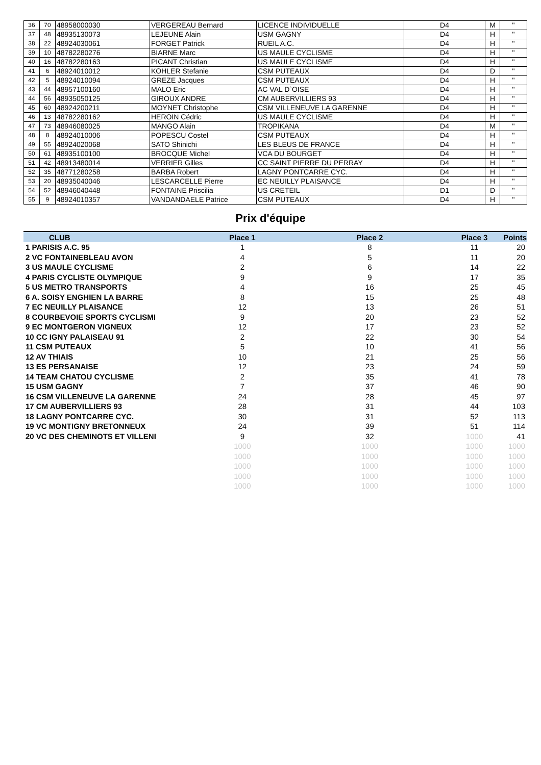| 36 | 70 | 48958000030 | VERGEREAU Bernard | LICENCE INDIVIDUELLE | D4 | M | " |
| 37 | 48 | 48935130073 | LEJEUNE Alain | USM GAGNY | D4 | H | " |
| 38 | 22 | 48924030061 | FORGET Patrick | RUEIL A.C. | D4 | H | " |
| 39 | 10 | 48782280276 | BIARNE Marc | US MAULE CYCLISME | D4 | H | " |
| 40 | 16 | 48782280163 | PICANT Christian | US MAULE CYCLISME | D4 | H | " |
| 41 | 6 | 48924010012 | KOHLER Stefanie | CSM PUTEAUX | D4 | D | " |
| 42 | 5 | 48924010094 | GREZE Jacques | CSM PUTEAUX | D4 | H | " |
| 43 | 44 | 48957100160 | MALO Eric | AC VAL D`OISE | D4 | H | " |
| 44 | 56 | 48935050125 | GIROUX ANDRE | CM AUBERVILLIERS 93 | D4 | H | " |
| 45 | 60 | 48924200211 | MOYNET Christophe | CSM VILLENEUVE LA GARENNE | D4 | H | " |
| 46 | 13 | 48782280162 | HEROIN Cédric | US MAULE CYCLISME | D4 | H | " |
| 47 | 73 | 48946080025 | MANGO Alain | TROPIKANA | D4 | M | " |
| 48 | 8 | 48924010006 | POPESCU Costel | CSM PUTEAUX | D4 | H | " |
| 49 | 55 | 48924020068 | SATO Shinichi | LES BLEUS DE FRANCE | D4 | H | " |
| 50 | 61 | 48935100100 | BROCQUE Michel | VCA DU BOURGET | D4 | H | " |
| 51 | 42 | 48913480014 | VERRIER Gilles | CC SAINT PIERRE DU PERRAY | D4 | H | " |
| 52 | 35 | 48771280258 | BARBA Robert | LAGNY PONTCARRE CYC. | D4 | H | " |
| 53 | 20 | 48935040046 | LESCARCELLE Pierre | EC NEUILLY PLAISANCE | D4 | H | " |
| 54 | 52 | 48946040448 | FONTAINE Priscilia | US CRETEIL | D1 | D | " |
| 55 | 9 | 48924010357 | VANDANDAELE Patrice | CSM PUTEAUX | D4 | H | " |
Prix d'équipe
| CLUB | Place 1 | Place 2 | Place 3 | Points |
| --- | --- | --- | --- | --- |
| 1 PARISIS A.C. 95 | 1 | 8 | 11 | 20 |
| 2 VC FONTAINEBLEAU AVON | 4 | 5 | 11 | 20 |
| 3 US MAULE CYCLISME | 2 | 6 | 14 | 22 |
| 4 PARIS CYCLISTE OLYMPIQUE | 9 | 9 | 17 | 35 |
| 5 US METRO TRANSPORTS | 4 | 16 | 25 | 45 |
| 6 A. SOISY ENGHIEN LA BARRE | 8 | 15 | 25 | 48 |
| 7 EC NEUILLY PLAISANCE | 12 | 13 | 26 | 51 |
| 8 COURBEVOIE SPORTS CYCLISMI | 9 | 20 | 23 | 52 |
| 9 EC MONTGERON VIGNEUX | 12 | 17 | 23 | 52 |
| 10 CC IGNY PALAISEAU 91 | 2 | 22 | 30 | 54 |
| 11 CSM PUTEAUX | 5 | 10 | 41 | 56 |
| 12 AV THIAIS | 10 | 21 | 25 | 56 |
| 13 ES PERSANAISE | 12 | 23 | 24 | 59 |
| 14 TEAM CHATOU CYCLISME | 2 | 35 | 41 | 78 |
| 15 USM GAGNY | 7 | 37 | 46 | 90 |
| 16 CSM VILLENEUVE LA GARENNE | 24 | 28 | 45 | 97 |
| 17 CM AUBERVILLIERS 93 | 28 | 31 | 44 | 103 |
| 18 LAGNY PONTCARRE CYC. | 30 | 31 | 52 | 113 |
| 19 VC MONTIGNY BRETONNEUX | 24 | 39 | 51 | 114 |
| 20 VC DES CHEMINOTS ET VILLENI | 9 | 32 | 1000 | 41 |
| | 1000 | 1000 | 1000 | 1000 |
| | 1000 | 1000 | 1000 | 1000 |
| | 1000 | 1000 | 1000 | 1000 |
| | 1000 | 1000 | 1000 | 1000 |
| | 1000 | 1000 | 1000 | 1000 |